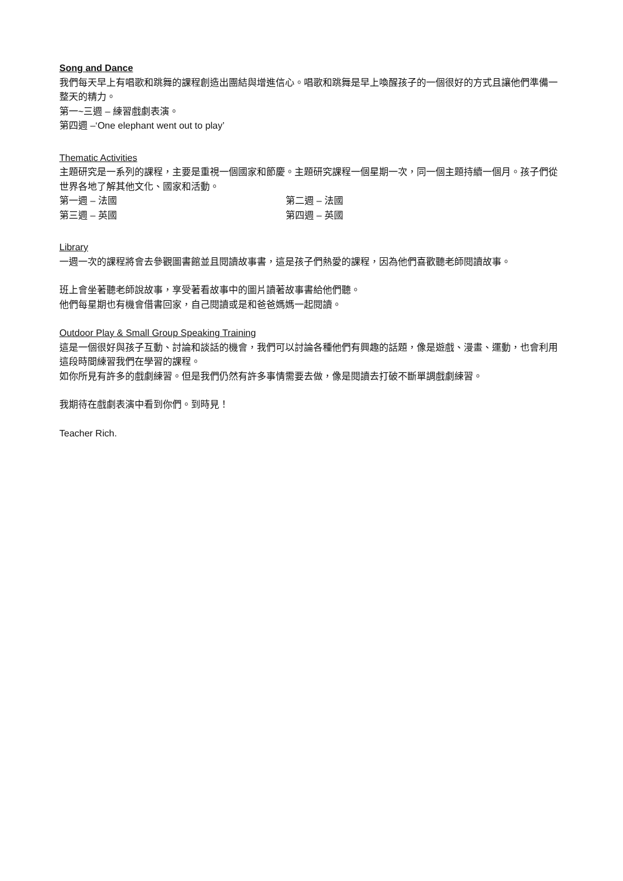Song and Dance
我們每天早上有唱歌和跳舞的課程創造出團結與增進信心。唱歌和跳舞是早上喚醒孩子的一個很好的方式且讓他們準備一整天的精力。
第一~三週 – 練習戲劇表演。
第四週 –‘One elephant went out to play’
Thematic Activities
主題研究是一系列的課程，主要是重視一個國家和節慶。主題研究課程一個星期一次，同一個主題持續一個月。孩子們從世界各地了解其他文化、國家和活動。
第一週 – 法國 第二週 – 法國
第三週 – 英國 第四週 – 英國
Library
一週一次的課程將會去參觀圖書館並且閱讀故事書，這是孩子們熱愛的課程，因為他們喜歡聽老師閱讀故事。
班上會坐著聽老師說故事，享受著看故事中的圖片讀著故事書給他們聽。
他們每星期也有機會借書回家，自己閱讀或是和爸爸媽媽一起閱讀。
Outdoor Play & Small Group Speaking Training
這是一個很好與孩子互動、討論和談話的機會，我們可以討論各種他們有興趣的話題，像是遊戲、漫畫、運動，也會利用這段時間練習我們在學習的課程。
如你所見有許多的戲劇練習。但是我們仍然有許多事情需要去做，像是閱讀去打破不斷單調戲劇練習。
我期待在戲劇表演中看到你們。到時見！
Teacher Rich.